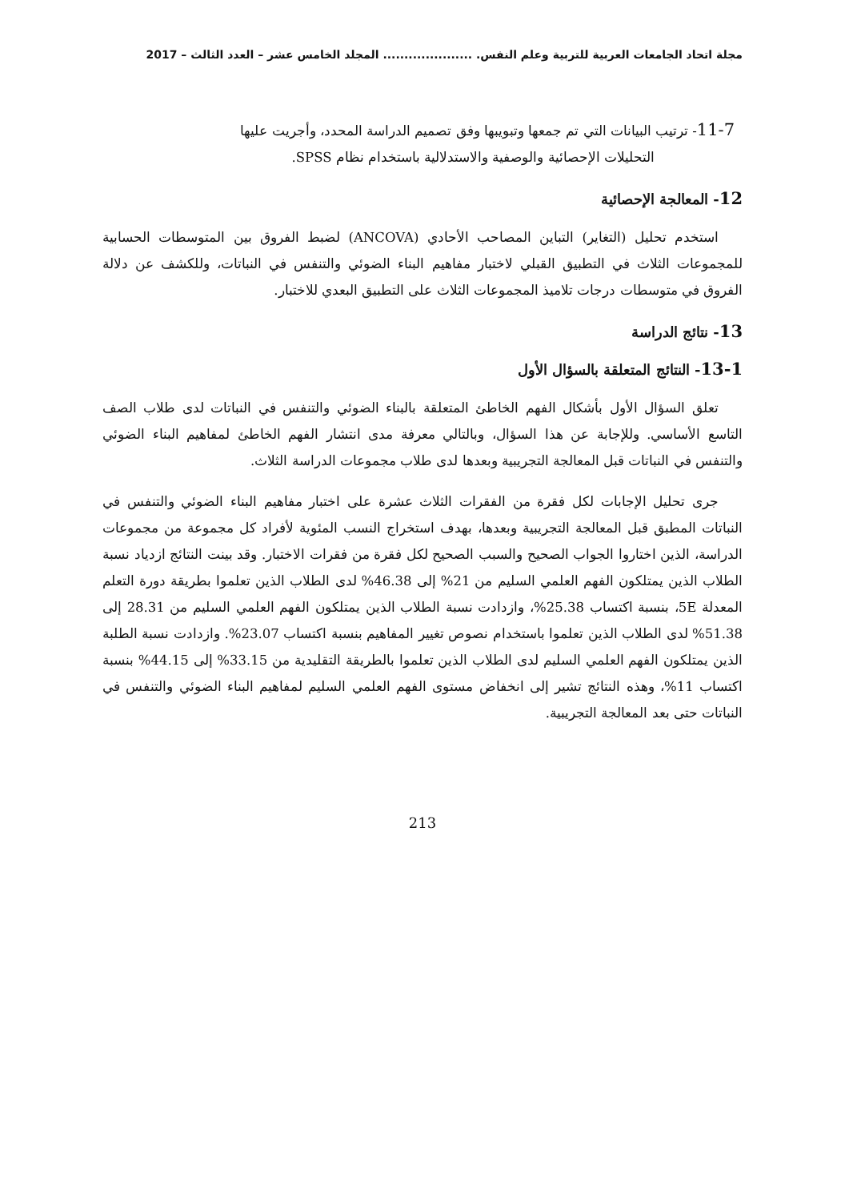مجلة اتحاد الجامعات العربية للتربية وعلم النفس. ..................... المجلد الخامس عشر – العدد الثالث – 2017
11-7- ترتيب البيانات التي تم جمعها وتبويبها وفق تصميم الدراسة المحدد، وأجريت عليها
التحليلات الإحصائية والوصفية والاستدلالية باستخدام نظام SPSS.
12- المعالجة الإحصائية
استخدم تحليل (التغاير) التباين المصاحب الأحادي (ANCOVA) لضبط الفروق بين المتوسطات الحسابية للمجموعات الثلاث في التطبيق القبلي لاختبار مفاهيم البناء الضوئي والتنفس في النباتات، وللكشف عن دلالة الفروق في متوسطات درجات تلاميذ المجموعات الثلاث على التطبيق البعدي للاختبار.
13- نتائج الدراسة
13-1- النتائج المتعلقة بالسؤال الأول
تعلق السؤال الأول بأشكال الفهم الخاطئ المتعلقة بالبناء الضوئي والتنفس في النباتات لدى طلاب الصف التاسع الأساسي. وللإجابة عن هذا السؤال، وبالتالي معرفة مدى انتشار الفهم الخاطئ لمفاهيم البناء الضوئي والتنفس في النباتات قبل المعالجة التجريبية وبعدها لدى طلاب مجموعات الدراسة الثلاث.
جرى تحليل الإجابات لكل فقرة من الفقرات الثلاث عشرة على اختبار مفاهيم البناء الضوئي والتنفس في النباتات المطبق قبل المعالجة التجريبية وبعدها، بهدف استخراج النسب المئوية لأفراد كل مجموعة من مجموعات الدراسة، الذين اختاروا الجواب الصحيح والسبب الصحيح لكل فقرة من فقرات الاختبار. وقد بينت النتائج ازدياد نسبة الطلاب الذين يمتلكون الفهم العلمي السليم من 21% إلى 46.38% لدى الطلاب الذين تعلموا بطريقة دورة التعلم المعدلة 5E، بنسبة اكتساب 25.38%، وازدادت نسبة الطلاب الذين يمتلكون الفهم العلمي السليم من 28.31 إلى 51.38% لدى الطلاب الذين تعلموا باستخدام نصوص تغيير المفاهيم بنسبة اكتساب 23.07%. وازدادت نسبة الطلبة الذين يمتلكون الفهم العلمي السليم لدى الطلاب الذين تعلموا بالطريقة التقليدية من 33.15% إلى 44.15% بنسبة اكتساب 11%، وهذه النتائج تشير إلى انخفاض مستوى الفهم العلمي السليم لمفاهيم البناء الضوئي والتنفس في النباتات حتى بعد المعالجة التجريبية.
213